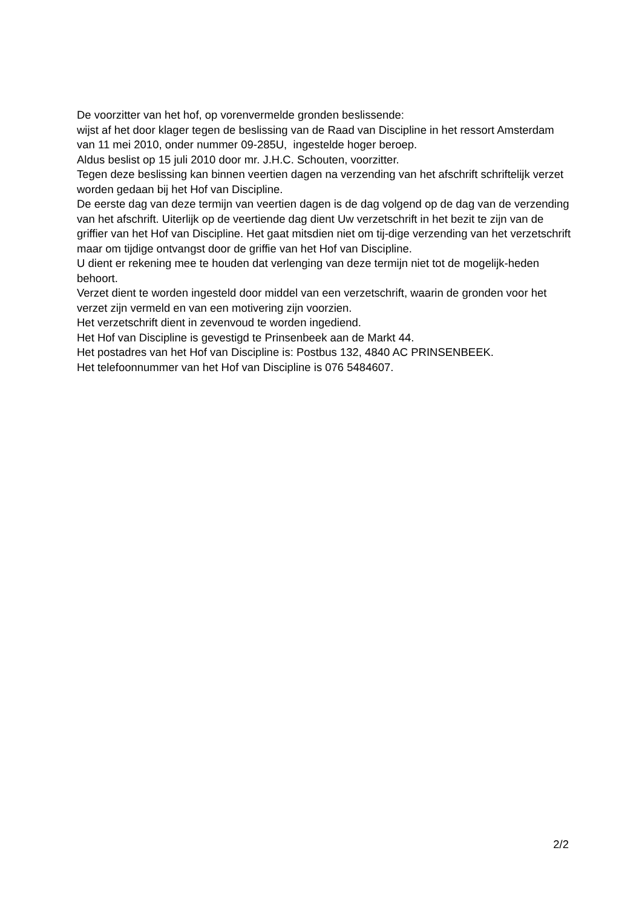De voorzitter van het hof, op vorenvermelde gronden beslissende:
wijst af het door klager tegen de beslissing van de Raad van Discipline in het ressort Amsterdam van 11 mei 2010, onder nummer 09-285U, ingestelde hoger beroep.
Aldus beslist op 15 juli 2010 door mr. J.H.C. Schouten, voorzitter.
Tegen deze beslissing kan binnen veertien dagen na verzending van het afschrift schriftelijk verzet worden gedaan bij het Hof van Discipline.
De eerste dag van deze termijn van veertien dagen is de dag volgend op de dag van de verzending van het afschrift. Uiterlijk op de veertiende dag dient Uw verzetschrift in het bezit te zijn van de griffier van het Hof van Discipline. Het gaat mitsdien niet om tij-dige verzending van het verzetschrift maar om tijdige ontvangst door de griffie van het Hof van Discipline.
U dient er rekening mee te houden dat verlenging van deze termijn niet tot de mogelijk-heden behoort.
Verzet dient te worden ingesteld door middel van een verzetschrift, waarin de gronden voor het verzet zijn vermeld en van een motivering zijn voorzien.
Het verzetschrift dient in zevenvoud te worden ingediend.
Het Hof van Discipline is gevestigd te Prinsenbeek aan de Markt 44.
Het postadres van het Hof van Discipline is: Postbus 132, 4840 AC PRINSENBEEK.
Het telefoonnummer van het Hof van Discipline is 076 5484607.
2/2